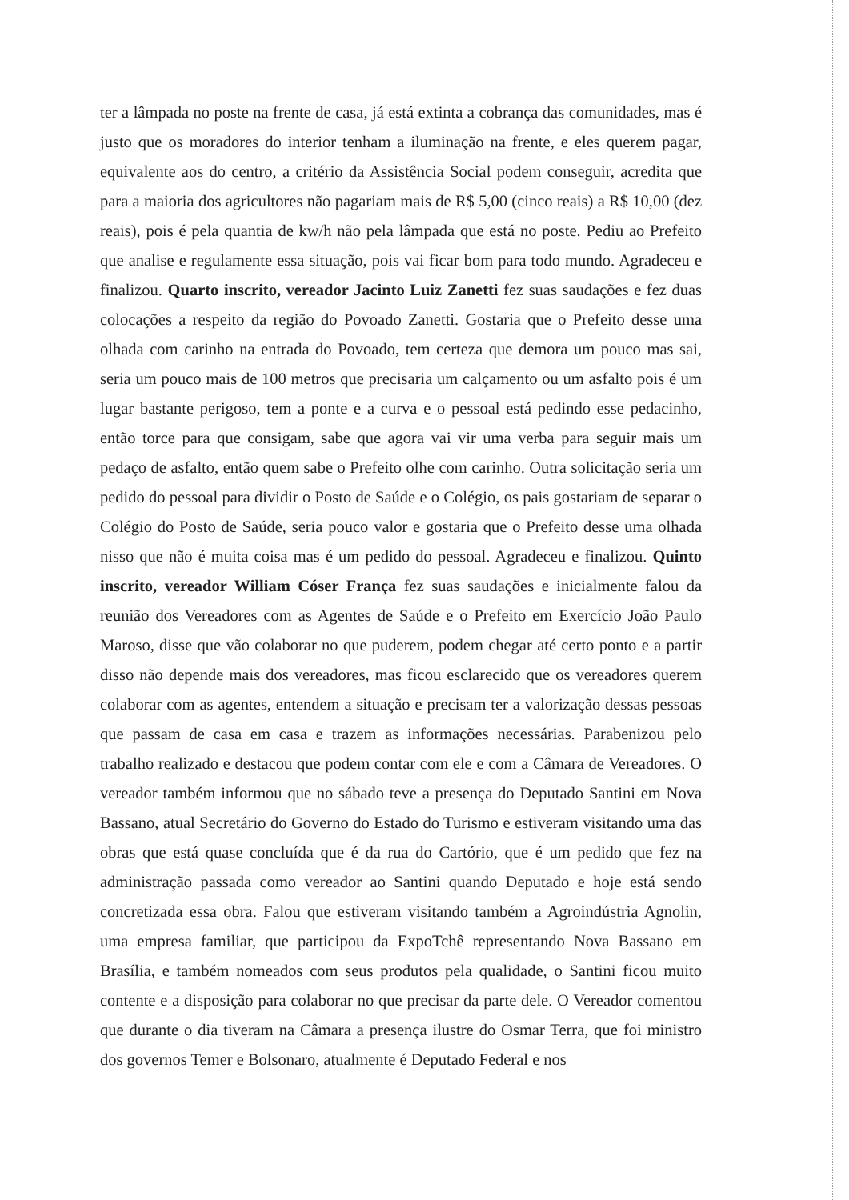ter a lâmpada no poste na frente de casa, já está extinta a cobrança das comunidades, mas é justo que os moradores do interior tenham a iluminação na frente, e eles querem pagar, equivalente aos do centro, a critério da Assistência Social podem conseguir, acredita que para a maioria dos agricultores não pagariam mais de R$ 5,00 (cinco reais) a R$ 10,00 (dez reais), pois é pela quantia de kw/h não pela lâmpada que está no poste. Pediu ao Prefeito que analise e regulamente essa situação, pois vai ficar bom para todo mundo. Agradeceu e finalizou. Quarto inscrito, vereador Jacinto Luiz Zanetti fez suas saudações e fez duas colocações a respeito da região do Povoado Zanetti. Gostaria que o Prefeito desse uma olhada com carinho na entrada do Povoado, tem certeza que demora um pouco mas sai, seria um pouco mais de 100 metros que precisaria um calçamento ou um asfalto pois é um lugar bastante perigoso, tem a ponte e a curva e o pessoal está pedindo esse pedacinho, então torce para que consigam, sabe que agora vai vir uma verba para seguir mais um pedaço de asfalto, então quem sabe o Prefeito olhe com carinho. Outra solicitação seria um pedido do pessoal para dividir o Posto de Saúde e o Colégio, os pais gostariam de separar o Colégio do Posto de Saúde, seria pouco valor e gostaria que o Prefeito desse uma olhada nisso que não é muita coisa mas é um pedido do pessoal. Agradeceu e finalizou. Quinto inscrito, vereador William Cóser França fez suas saudações e inicialmente falou da reunião dos Vereadores com as Agentes de Saúde e o Prefeito em Exercício João Paulo Maroso, disse que vão colaborar no que puderem, podem chegar até certo ponto e a partir disso não depende mais dos vereadores, mas ficou esclarecido que os vereadores querem colaborar com as agentes, entendem a situação e precisam ter a valorização dessas pessoas que passam de casa em casa e trazem as informações necessárias. Parabenizou pelo trabalho realizado e destacou que podem contar com ele e com a Câmara de Vereadores. O vereador também informou que no sábado teve a presença do Deputado Santini em Nova Bassano, atual Secretário do Governo do Estado do Turismo e estiveram visitando uma das obras que está quase concluída que é da rua do Cartório, que é um pedido que fez na administração passada como vereador ao Santini quando Deputado e hoje está sendo concretizada essa obra. Falou que estiveram visitando também a Agroindústria Agnolin, uma empresa familiar, que participou da ExpoTchê representando Nova Bassano em Brasília, e também nomeados com seus produtos pela qualidade, o Santini ficou muito contente e a disposição para colaborar no que precisar da parte dele. O Vereador comentou que durante o dia tiveram na Câmara a presença ilustre do Osmar Terra, que foi ministro dos governos Temer e Bolsonaro, atualmente é Deputado Federal e nos